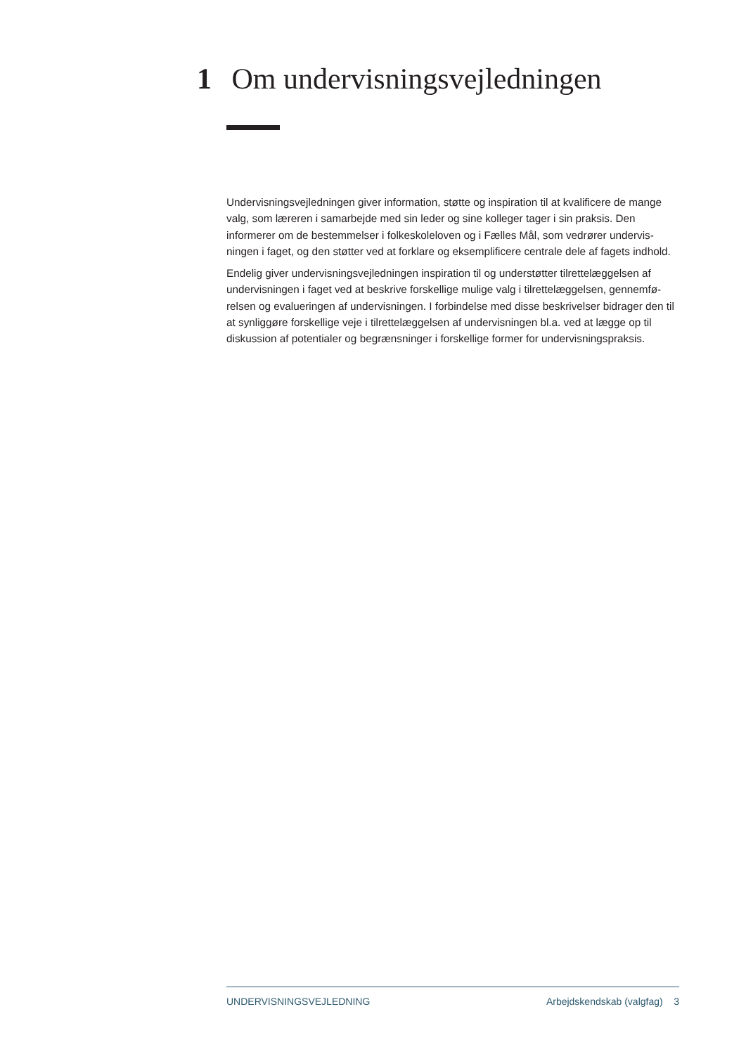1 Om undervisningsvejledningen
Undervisningsvejledningen giver information, støtte og inspiration til at kvalificere de mange valg, som læreren i samarbejde med sin leder og sine kolleger tager i sin praksis. Den informerer om de bestemmelser i folkeskoleloven og i Fælles Mål, som vedrører undervis­ningen i faget, og den støtter ved at forklare og eksemplificere centrale dele af fagets indhold.
Endelig giver undervisningsvejledningen inspiration til og understøtter tilrettelæggelsen af undervisningen i faget ved at beskrive forskellige mulige valg i tilrettelæggelsen, gennemfø­relsen og evalueringen af undervisningen. I forbindelse med disse beskrivelser bidrager den til at synliggøre forskellige veje i tilrettelæggelsen af undervisningen bl.a. ved at lægge op til diskussion af potentialer og begrænsninger i forskellige former for undervisningspraksis.
UNDERVISNINGSVEJLEDNING Arbejdskendskab (valgfag) 3